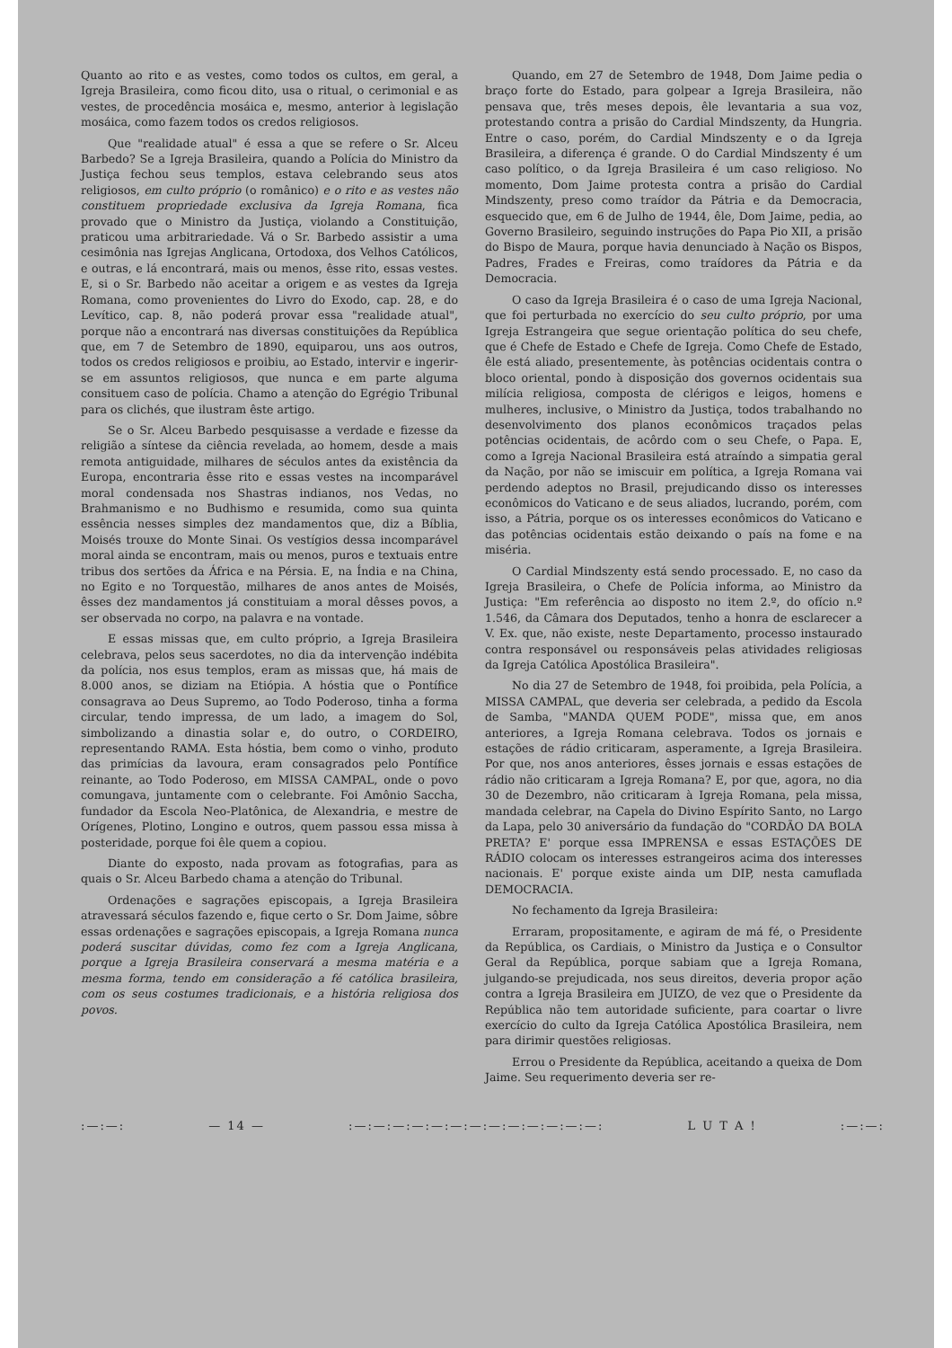Quanto ao rito e as vestes, como todos os cultos, em geral, a Igreja Brasileira, como ficou dito, usa o ritual, o cerimonial e as vestes, de procedência mosáica e, mesmo, anterior à legislação mosáica, como fazem todos os credos religiosos.
Que "realidade atual" é essa a que se refere o Sr. Alceu Barbedo? Se a Igreja Brasileira, quando a Polícia do Ministro da Justiça fechou seus templos, estava celebrando seus atos religiosos, em culto próprio (o românico) e o rito e as vestes não constituem propriedade exclusiva da Igreja Romana, fica provado que o Ministro da Justiça, violando a Constituição, praticou uma arbitrariedade. Vá o Sr. Barbedo assistir a uma cesimônia nas Igrejas Anglicana, Ortodoxa, dos Velhos Católicos, e outras, e lá encontrará, mais ou menos, êsse rito, essas vestes. E, si o Sr. Barbedo não aceitar a origem e as vestes da Igreja Romana, como provenientes do Livro do Exodo, cap. 28, e do Levítico, cap. 8, não poderá provar essa "realidade atual", porque não a encontrará nas diversas constituições da República que, em 7 de Setembro de 1890, equiparou, uns aos outros, todos os credos religiosos e proibiu, ao Estado, intervir e ingerir-se em assuntos religiosos, que nunca e em parte alguma consituem caso de polícia. Chamo a atenção do Egrégio Tribunal para os clichés, que ilustram êste artigo.
Se o Sr. Alceu Barbedo pesquisasse a verdade e fizesse da religião a síntese da ciência revelada, ao homem, desde a mais remota antiguidade, milhares de séculos antes da existência da Europa, encontraria êsse rito e essas vestes na incomparável moral condensada nos Shastras indianos, nos Vedas, no Brahmanismo e no Budhismo e resumida, como sua quinta essência nesses simples dez mandamentos que, diz a Bíblia, Moisés trouxe do Monte Sinai. Os vestígios dessa incomparável moral ainda se encontram, mais ou menos, puros e textuais entre tribus dos sertões da África e na Pérsia. E, na Índia e na China, no Egito e no Torquestão, milhares de anos antes de Moisés, êsses dez mandamentos já constituiam a moral dêsses povos, a ser observada no corpo, na palavra e na vontade.
E essas missas que, em culto próprio, a Igreja Brasileira celebrava, pelos seus sacerdotes, no dia da intervenção indébita da polícia, nos esus templos, eram as missas que, há mais de 8.000 anos, se diziam na Etiópia. A hóstia que o Pontífice consagrava ao Deus Supremo, ao Todo Poderoso, tinha a forma circular, tendo impressa, de um lado, a imagem do Sol, simbolizando a dinastia solar e, do outro, o CORDEIRO, representando RAMA. Esta hóstia, bem como o vinho, produto das primícias da lavoura, eram consagrados pelo Pontífice reinante, ao Todo Poderoso, em MISSA CAMPAL, onde o povo comungava, juntamente com o celebrante. Foi Amônio Saccha, fundador da Escola Neo-Platônica, de Alexandria, e mestre de Orígenes, Plotino, Longino e outros, quem passou essa missa à posteridade, porque foi êle quem a copiou.
Diante do exposto, nada provam as fotografias, para as quais o Sr. Alceu Barbedo chama a atenção do Tribunal.
Ordenações e sagrações episcopais, a Igreja Brasileira atravessará séculos fazendo e, fique certo o Sr. Dom Jaime, sôbre essas ordenações e sagrações episcopais, a Igreja Romana nunca poderá suscitar dúvidas, como fez com a Igreja Anglicana, porque a Igreja Brasileira conservará a mesma matéria e a mesma forma, tendo em consideração a fé católica brasileira, com os seus costumes tradicionais, e a história religiosa dos povos.
Quando, em 27 de Setembro de 1948, Dom Jaime pedia o braço forte do Estado, para golpear a Igreja Brasileira, não pensava que, três meses depois, êle levantaria a sua voz, protestando contra a prisão do Cardial Mindszenty, da Hungria. Entre o caso, porém, do Cardial Mindszenty e o da Igreja Brasileira, a diferença é grande. O do Cardial Mindszenty é um caso político, o da Igreja Brasileira é um caso religioso. No momento, Dom Jaime protesta contra a prisão do Cardial Mindszenty, preso como traídor da Pátria e da Democracia, esquecido que, em 6 de Julho de 1944, êle, Dom Jaime, pedia, ao Governo Brasileiro, seguindo instruções do Papa Pio XII, a prisão do Bispo de Maura, porque havia denunciado à Nação os Bispos, Padres, Frades e Freiras, como traídores da Pátria e da Democracia.
O caso da Igreja Brasileira é o caso de uma Igreja Nacional, que foi perturbada no exercício do seu culto próprio, por uma Igreja Estrangeira que segue orientação política do seu chefe, que é Chefe de Estado e Chefe de Igreja. Como Chefe de Estado, êle está aliado, presentemente, às potências ocidentais contra o bloco oriental, pondo à disposição dos governos ocidentais sua milícia religiosa, composta de clérigos e leigos, homens e mulheres, inclusive, o Ministro da Justiça, todos trabalhando no desenvolvimento dos planos econômicos traçados pelas potências ocidentais, de acôrdo com o seu Chefe, o Papa. E, como a Igreja Nacional Brasileira está atraíndo a simpatia geral da Nação, por não se imiscuir em política, a Igreja Romana vai perdendo adeptos no Brasil, prejudicando disso os interesses econômicos do Vaticano e de seus aliados, lucrando, porém, com isso, a Pátria, porque os os interesses econômicos do Vaticano e das potências ocidentais estão deixando o país na fome e na miséria.
O Cardial Mindszenty está sendo processado. E, no caso da Igreja Brasileira, o Chefe de Polícia informa, ao Ministro da Justiça: "Em referência ao disposto no item 2.º, do ofício n.º 1.546, da Câmara dos Deputados, tenho a honra de esclarecer a V. Ex. que, não existe, neste Departamento, processo instaurado contra responsável ou responsáveis pelas atividades religiosas da Igreja Católica Apostólica Brasileira".
No dia 27 de Setembro de 1948, foi proibida, pela Polícia, a MISSA CAMPAL, que deveria ser celebrada, a pedido da Escola de Samba, "MANDA QUEM PODE", missa que, em anos anteriores, a Igreja Romana celebrava. Todos os jornais e estações de rádio criticaram, asperamente, a Igreja Brasileira. Por que, nos anos anteriores, êsses jornais e essas estações de rádio não criticaram a Igreja Romana? E, por que, agora, no dia 30 de Dezembro, não criticaram à Igreja Romana, pela missa, mandada celebrar, na Capela do Divino Espírito Santo, no Largo da Lapa, pelo 30 aniversário da fundação do "CORDÃO DA BOLA PRETA? E' porque essa IMPRENSA e essas ESTAÇÕES DE RÁDIO colocam os interesses estrangeiros acima dos interesses nacionais. E' porque existe ainda um DIP, nesta camuflada DEMOCRACIA.
No fechamento da Igreja Brasileira:
Erraram, propositamente, e agiram de má fé, o Presidente da República, os Cardiais, o Ministro da Justiça e o Consultor Geral da República, porque sabiam que a Igreja Romana, julgando-se prejudicada, nos seus direitos, deveria propor ação contra a Igreja Brasileira em JUIZO, de vez que o Presidente da República não tem autoridade suficiente, para coartar o livre exercício do culto da Igreja Católica Apostólica Brasileira, nem para dirimir questões religiosas.
Errou o Presidente da República, aceitando a queixa de Dom Jaime. Seu requerimento deveria ser re-
:—:—: — 14 — :—:—:—:—:—:—:—:—:—:—:—:—:—: L U T A ! :—:—: